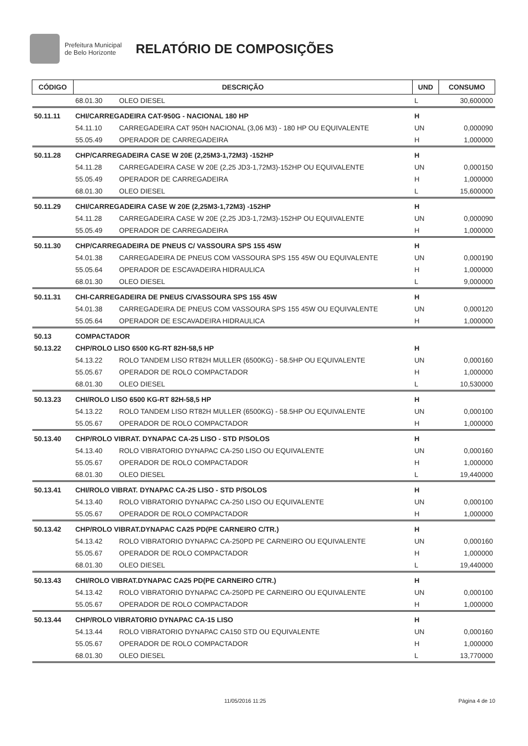Prefeitura Municipal
de Belo Horizonte
RELATÓRIO DE COMPOSIÇÕES
| CÓDIGO | DESCRIÇÃO | | UND | CONSUMO |
| --- | --- | --- | --- | --- |
| | 68.01.30 | OLEO DIESEL | L | 30,600000 |
| 50.11.11 | CHI/CARREGADEIRA CAT-950G - NACIONAL 180 HP | | H | |
| | 54.11.10 | CARREGADEIRA CAT 950H NACIONAL (3,06 M3) - 180 HP OU EQUIVALENTE | UN | 0,000090 |
| | 55.05.49 | OPERADOR DE CARREGADEIRA | H | 1,000000 |
| 50.11.28 | CHP/CARREGADEIRA CASE W 20E (2,25M3-1,72M3) -152HP | | H | |
| | 54.11.28 | CARREGADEIRA CASE W 20E (2,25 JD3-1,72M3)-152HP OU EQUIVALENTE | UN | 0,000150 |
| | 55.05.49 | OPERADOR DE CARREGADEIRA | H | 1,000000 |
| | 68.01.30 | OLEO DIESEL | L | 15,600000 |
| 50.11.29 | CHI/CARREGADEIRA CASE W 20E (2,25M3-1,72M3) -152HP | | H | |
| | 54.11.28 | CARREGADEIRA CASE W 20E (2,25 JD3-1,72M3)-152HP OU EQUIVALENTE | UN | 0,000090 |
| | 55.05.49 | OPERADOR DE CARREGADEIRA | H | 1,000000 |
| 50.11.30 | CHP/CARREGADEIRA DE PNEUS C/ VASSOURA SPS 155 45W | | H | |
| | 54.01.38 | CARREGADEIRA DE PNEUS COM VASSOURA SPS 155 45W OU EQUIVALENTE | UN | 0,000190 |
| | 55.05.64 | OPERADOR DE ESCAVADEIRA HIDRAULICA | H | 1,000000 |
| | 68.01.30 | OLEO DIESEL | L | 9,000000 |
| 50.11.31 | CHI-CARREGADEIRA DE PNEUS C/VASSOURA SPS 155 45W | | H | |
| | 54.01.38 | CARREGADEIRA DE PNEUS COM VASSOURA SPS 155 45W OU EQUIVALENTE | UN | 0,000120 |
| | 55.05.64 | OPERADOR DE ESCAVADEIRA HIDRAULICA | H | 1,000000 |
| 50.13 | COMPACTADOR | | | |
| 50.13.22 | CHP/ROLO LISO 6500 KG-RT 82H-58,5 HP | | H | |
| | 54.13.22 | ROLO TANDEM LISO RT82H MULLER (6500KG) - 58.5HP OU EQUIVALENTE | UN | 0,000160 |
| | 55.05.67 | OPERADOR DE ROLO COMPACTADOR | H | 1,000000 |
| | 68.01.30 | OLEO DIESEL | L | 10,530000 |
| 50.13.23 | CHI/ROLO LISO 6500 KG-RT 82H-58,5 HP | | H | |
| | 54.13.22 | ROLO TANDEM LISO RT82H MULLER (6500KG) - 58.5HP OU EQUIVALENTE | UN | 0,000100 |
| | 55.05.67 | OPERADOR DE ROLO COMPACTADOR | H | 1,000000 |
| 50.13.40 | CHP/ROLO VIBRAT. DYNAPAC CA-25 LISO - STD P/SOLOS | | H | |
| | 54.13.40 | ROLO VIBRATORIO DYNAPAC CA-250 LISO OU EQUIVALENTE | UN | 0,000160 |
| | 55.05.67 | OPERADOR DE ROLO COMPACTADOR | H | 1,000000 |
| | 68.01.30 | OLEO DIESEL | L | 19,440000 |
| 50.13.41 | CHI/ROLO VIBRAT. DYNAPAC CA-25 LISO - STD P/SOLOS | | H | |
| | 54.13.40 | ROLO VIBRATORIO DYNAPAC CA-250 LISO OU EQUIVALENTE | UN | 0,000100 |
| | 55.05.67 | OPERADOR DE ROLO COMPACTADOR | H | 1,000000 |
| 50.13.42 | CHP/ROLO VIBRAT.DYNAPAC CA25 PD(PE CARNEIRO C/TR.) | | H | |
| | 54.13.42 | ROLO VIBRATORIO DYNAPAC CA-250PD PE CARNEIRO OU EQUIVALENTE | UN | 0,000160 |
| | 55.05.67 | OPERADOR DE ROLO COMPACTADOR | H | 1,000000 |
| | 68.01.30 | OLEO DIESEL | L | 19,440000 |
| 50.13.43 | CHI/ROLO VIBRAT.DYNAPAC CA25 PD(PE CARNEIRO C/TR.) | | H | |
| | 54.13.42 | ROLO VIBRATORIO DYNAPAC CA-250PD PE CARNEIRO OU EQUIVALENTE | UN | 0,000100 |
| | 55.05.67 | OPERADOR DE ROLO COMPACTADOR | H | 1,000000 |
| 50.13.44 | CHP/ROLO VIBRATORIO DYNAPAC CA-15 LISO | | H | |
| | 54.13.44 | ROLO VIBRATORIO DYNAPAC CA150 STD OU EQUIVALENTE | UN | 0,000160 |
| | 55.05.67 | OPERADOR DE ROLO COMPACTADOR | H | 1,000000 |
| | 68.01.30 | OLEO DIESEL | L | 13,770000 |
11/05/2016 11:25 Página 4 de 10